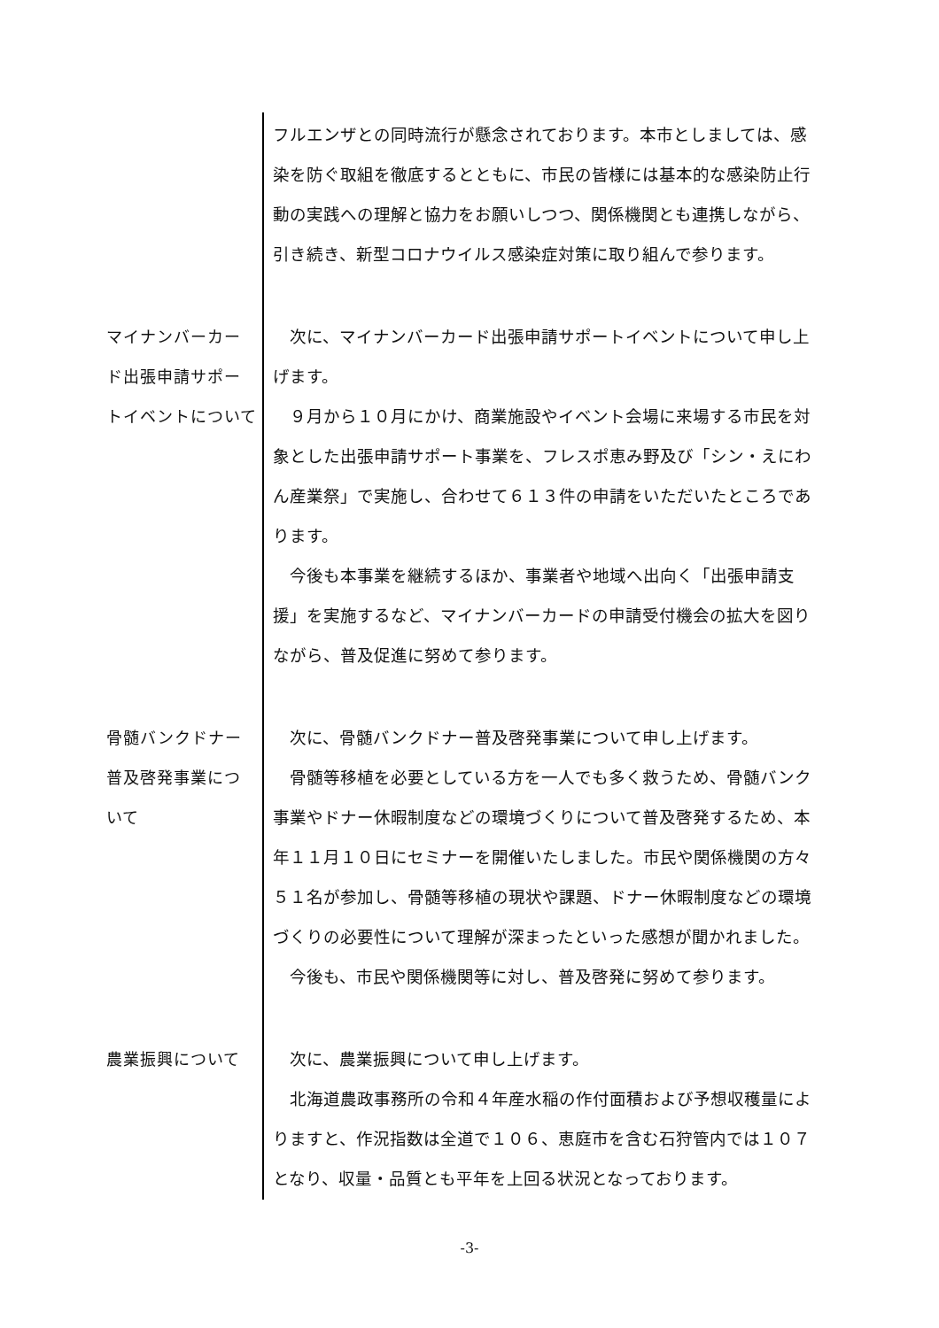フルエンザとの同時流行が懸念されております。本市としましては、感染を防ぐ取組を徹底するとともに、市民の皆様には基本的な感染防止行動の実践への理解と協力をお願いしつつ、関係機関とも連携しながら、引き続き、新型コロナウイルス感染症対策に取り組んで参ります。
マイナンバーカード出張申請サポートイベントについて
次に、マイナンバーカード出張申請サポートイベントについて申し上げます。
９月から１０月にかけ、商業施設やイベント会場に来場する市民を対象とした出張申請サポート事業を、フレスポ恵み野及び「シン・えにわん産業祭」で実施し、合わせて６１３件の申請をいただいたところであります。
今後も本事業を継続するほか、事業者や地域へ出向く「出張申請支援」を実施するなど、マイナンバーカードの申請受付機会の拡大を図りながら、普及促進に努めて参ります。
骨髄バンクドナー普及啓発事業について
次に、骨髄バンクドナー普及啓発事業について申し上げます。
骨髄等移植を必要としている方を一人でも多く救うため、骨髄バンク事業やドナー休暇制度などの環境づくりについて普及啓発するため、本年１１月１０日にセミナーを開催いたしました。市民や関係機関の方々５１名が参加し、骨髄等移植の現状や課題、ドナー休暇制度などの環境づくりの必要性について理解が深まったといった感想が聞かれました。
今後も、市民や関係機関等に対し、普及啓発に努めて参ります。
農業振興について 次に、農業振興について申し上げます。
北海道農政事務所の令和４年産水稲の作付面積および予想収穫量によりますと、作況指数は全道で１０６、恵庭市を含む石狩管内では１０７となり、収量・品質とも平年を上回る状況となっております。
-3-